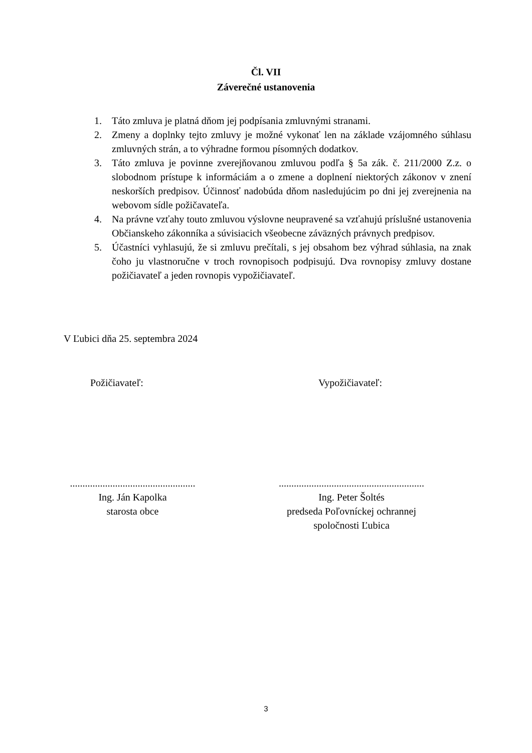Čl. VII
Záverečné ustanovenia
1. Táto zmluva je platná dňom jej podpísania zmluvnými stranami.
2. Zmeny a doplnky tejto zmluvy je možné vykonať len na základe vzájomného súhlasu zmluvných strán, a to výhradne formou písomných dodatkov.
3. Táto zmluva je povinne zverejňovanou zmluvou podľa § 5a zák. č. 211/2000 Z.z. o slobodnom prístupe k informáciám a o zmene a doplnení niektorých zákonov v znení neskorších predpisov. Účinnosť nadobúda dňom nasledujúcim po dni jej zverejnenia na webovom sídle požičavateľa.
4. Na právne vzťahy touto zmluvou výslovne neupravené sa vzťahujú príslušné ustanovenia Občianskeho zákonníka a súvisiacich všeobecne záväzných právnych predpisov.
5. Účastníci vyhlasujú, že si zmluvu prečítali, s jej obsahom bez výhrad súhlasia, na znak čoho ju vlastnoručne v troch rovnopisoch podpisujú. Dva rovnopisy zmluvy dostane požičiavateľ a jeden rovnopis vypožičiavateľ.
V Ľubici dňa 25. septembra 2024
Požičiavateľ: Vypožičiavateľ:
..................................................
Ing. Ján Kapolka
starosta obce
..........................................................
Ing. Peter Šoltés
predseda Poľovníckej ochrannej
spoločnosti Ľubica
3